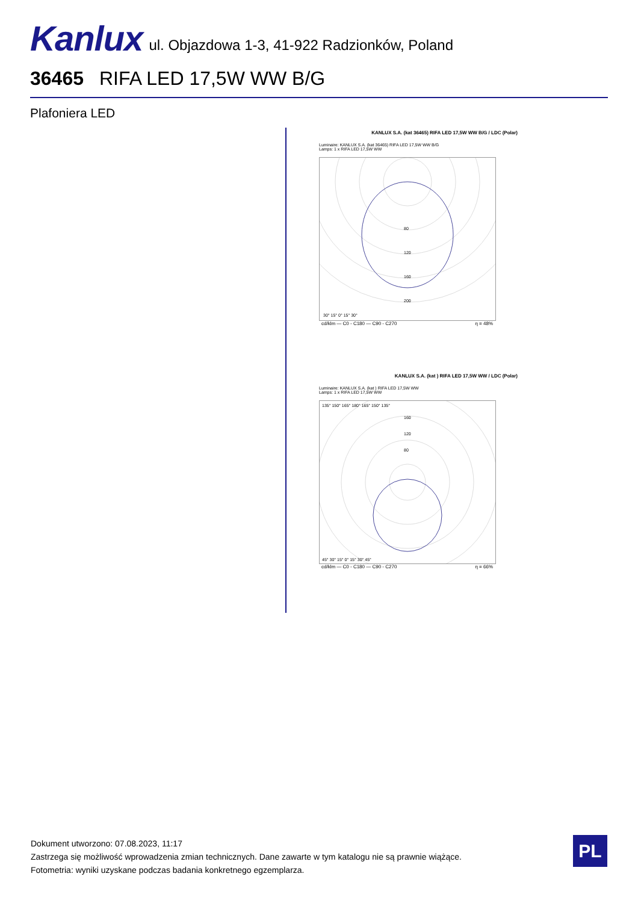Kanlux ul. Objazdowa 1-3, 41-922 Radzionków, Poland
36465 RIFA LED 17,5W WW B/G
Plafoniera LED
KANLUX S.A. (kat 36465) RIFA LED 17,5W WW B/G / LDC (Polar)
Luminaire: KANLUX S.A. (kat 36465) RIFA LED 17,5W WW B/G
Lamps: 1 x RIFA LED 17,5W WW
80
120
160
200
30° 15° 0° 15° 30°
cd/klm — C0 - C180 — C90 - C270 η = 48%
KANLUX S.A. (kat ) RIFA LED 17,5W WW / LDC (Polar)
Luminaire: KANLUX S.A. (kat ) RIFA LED 17,5W WW
Lamps: 1 x RIFA LED 17,5W WW
135° 150° 165° 180° 165° 150° 135°
160
120
80
45° 30° 15° 0° 15° 30° 45°
cd/klm — C0 - C180 — C90 - C270 η = 66%
Dokument utworzono: 07.08.2023, 11:17
Zastrzega się możliwość wprowadzenia zmian technicznych. Dane zawarte w tym katalogu nie są prawnie wiążące.
Fotometria: wyniki uzyskane podczas badania konkretnego egzemplarza.
PL